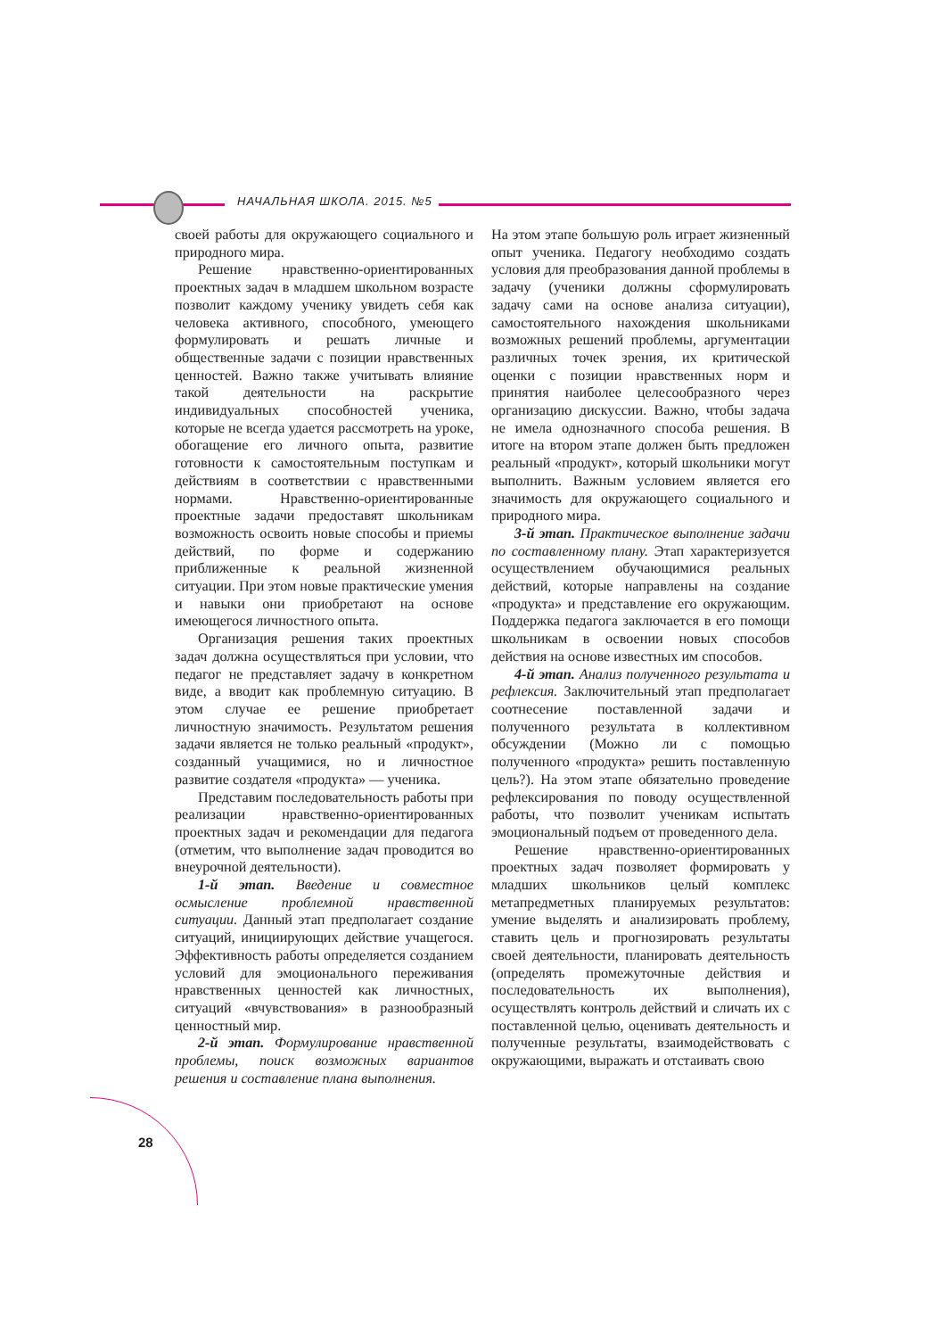НАЧАЛЬНАЯ ШКОЛА. 2015. №5
своей работы для окружающего социального и природного мира.
Решение нравственно-ориентированных проектных задач в младшем школьном возрасте позволит каждому ученику увидеть себя как человека активного, способного, умеющего формулировать и решать личные и общественные задачи с позиции нравственных ценностей. Важно также учитывать влияние такой деятельности на раскрытие индивидуальных способностей ученика, которые не всегда удается рассмотреть на уроке, обогащение его личного опыта, развитие готовности к самостоятельным поступкам и действиям в соответствии с нравственными нормами. Нравственно-ориентированные проектные задачи предоставят школьникам возможность освоить новые способы и приемы действий, по форме и содержанию приближенные к реальной жизненной ситуации. При этом новые практические умения и навыки они приобретают на основе имеющегося личностного опыта.
Организация решения таких проектных задач должна осуществляться при условии, что педагог не представляет задачу в конкретном виде, а вводит как проблемную ситуацию. В этом случае ее решение приобретает личностную значимость. Результатом решения задачи является не только реальный «продукт», созданный учащимися, но и личностное развитие создателя «продукта» — ученика.
Представим последовательность работы при реализации нравственно-ориентированных проектных задач и рекомендации для педагога (отметим, что выполнение задач проводится во внеурочной деятельности).
1-й этап. Введение и совместное осмысление проблемной нравственной ситуации. Данный этап предполагает создание ситуаций, инициирующих действие учащегося. Эффективность работы определяется созданием условий для эмоционального переживания нравственных ценностей как личностных, ситуаций «вчувствования» в разнообразный ценностный мир.
2-й этап. Формулирование нравственной проблемы, поиск возможных вариантов решения и составление плана выполнения.
На этом этапе большую роль играет жизненный опыт ученика. Педагогу необходимо создать условия для преобразования данной проблемы в задачу (ученики должны сформулировать задачу сами на основе анализа ситуации), самостоятельного нахождения школьниками возможных решений проблемы, аргументации различных точек зрения, их критической оценки с позиции нравственных норм и принятия наиболее целесообразного через организацию дискуссии. Важно, чтобы задача не имела однозначного способа решения. В итоге на втором этапе должен быть предложен реальный «продукт», который школьники могут выполнить. Важным условием является его значимость для окружающего социального и природного мира.
3-й этап. Практическое выполнение задачи по составленному плану. Этап характеризуется осуществлением обучающимися реальных действий, которые направлены на создание «продукта» и представление его окружающим. Поддержка педагога заключается в его помощи школьникам в освоении новых способов действия на основе известных им способов.
4-й этап. Анализ полученного результата и рефлексия. Заключительный этап предполагает соотнесение поставленной задачи и полученного результата в коллективном обсуждении (Можно ли с помощью полученного «продукта» решить поставленную цель?). На этом этапе обязательно проведение рефлексирования по поводу осуществленной работы, что позволит ученикам испытать эмоциональный подъем от проведенного дела.
Решение нравственно-ориентированных проектных задач позволяет формировать у младших школьников целый комплекс метапредметных планируемых результатов: умение выделять и анализировать проблему, ставить цель и прогнозировать результаты своей деятельности, планировать деятельность (определять промежуточные действия и последовательность их выполнения), осуществлять контроль действий и сличать их с поставленной целью, оценивать деятельность и полученные результаты, взаимодействовать с окружающими, выражать и отстаивать свою
28